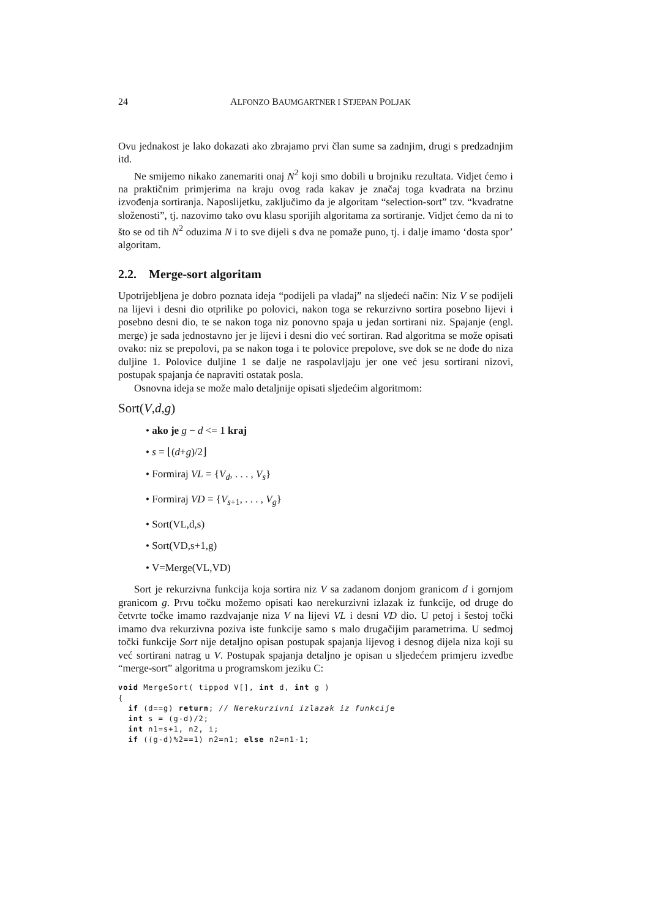24 ALFONZO BAUMGARTNER I STJEPAN POLJAK
Ovu jednakost je lako dokazati ako zbrajamo prvi član sume sa zadnjim, drugi s predzadnjim itd.
Ne smijemo nikako zanemariti onaj N<sup>2</sup> koji smo dobili u brojniku rezultata. Vidjet ćemo i na praktičnim primjerima na kraju ovog rada kakav je značaj toga kvadrata na brzinu izvođenja sortiranja. Naposlijetku, zaključimo da je algoritam “selection-sort” tzv. “kvadratne složenosti”, tj. nazovimo tako ovu klasu sporijih algoritama za sortiranje. Vidjet ćemo da ni to što se od tih N<sup>2</sup> oduzima N i to sve dijeli s dva ne pomaže puno, tj. i dalje imamo ‘dosta spor’ algoritam.
2.2. Merge-sort algoritam
Upotrijebljena je dobro poznata ideja “podijeli pa vladaj” na sljedeći način: Niz V se podijeli na lijevi i desni dio otprilike po polovici, nakon toga se rekurzivno sortira posebno lijevi i posebno desni dio, te se nakon toga niz ponovno spaja u jedan sortirani niz. Spajanje (engl. merge) je sada jednostavno jer je lijevi i desni dio već sortiran. Rad algoritma se može opisati ovako: niz se prepolovi, pa se nakon toga i te polovice prepolove, sve dok se ne dođe do niza duljine 1. Polovice duljine 1 se dalje ne raspolavljaju jer one već jesu sortirani nizovi, postupak spajanja će napraviti ostatak posla.
Osnovna ideja se može malo detaljnije opisati sljedećim algoritmom:
Sort(V,d,g)
• ako je g − d <= 1 kraj
• s = ⌊(d+g)/2⌋
• Formiraj VL = {V<sub>d</sub>, . . . , V<sub>s</sub>}
• Formiraj VD = {V<sub>s+1</sub>, . . . , V<sub>g</sub>}
• Sort(VL,d,s)
• Sort(VD,s+1,g)
• V=Merge(VL,VD)
Sort je rekurzivna funkcija koja sortira niz V sa zadanom donjom granicom d i gornjom granicom g. Prvu točku možemo opisati kao nerekurzivni izlazak iz funkcije, od druge do četvrte točke imamo razdvajanje niza V na lijevi VL i desni VD dio. U petoj i šestoj točki imamo dva rekurzivna poziva iste funkcije samo s malo drugačijim parametrima. U sedmoj točki funkcije Sort nije detaljno opisan postupak spajanja lijevog i desnog dijela niza koji su već sortirani natrag u V. Postupak spajanja detaljno je opisan u sljedećem primjeru izvedbe “merge-sort” algoritma u programskom jeziku C:
void MergeSort( tippod V[], int d, int g )
{
  if (d==g) return; // Nerekurzivni izlazak iz funkcije
  int s = (g-d)/2;
  int n1=s+1, n2, i;
  if ((g-d)%2==1) n2=n1; else n2=n1-1;